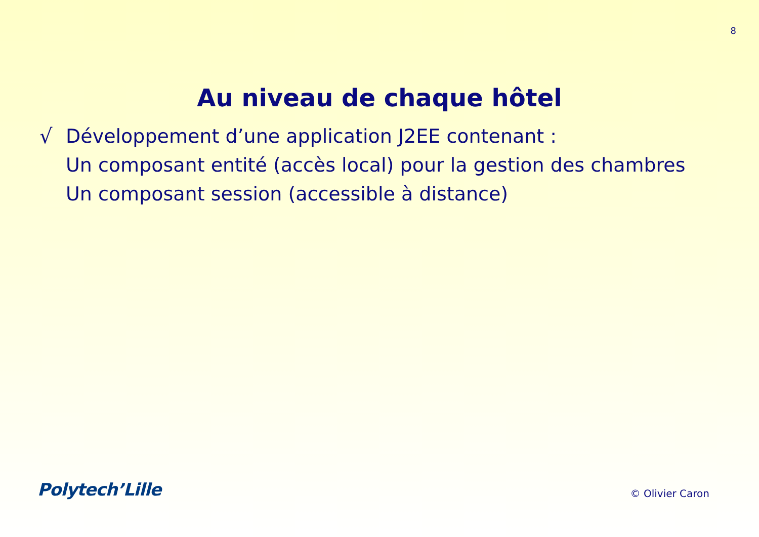8
Au niveau de chaque hôtel
√ Développement d’une application J2EE contenant :
Un composant entité (accès local) pour la gestion des chambres
Un composant session (accessible à distance)
Polytech’Lille
© Olivier Caron